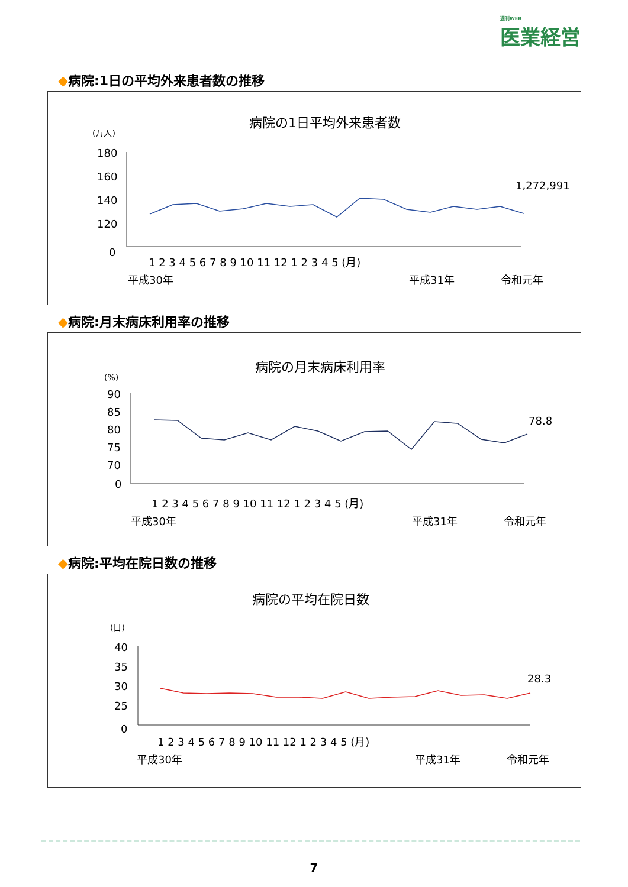週刊WEB
医業経営
◆病院:1日の平均外来患者数の推移
病院の1日平均外来患者数
(万人)
180
160
140
120
0
1,272,991
1 2 3 4 5 6 7 8 9 10 11 12 1 2 3 4 5 (月)
平成30年
平成31年
令和元年
◆病院:月末病床利用率の推移
病院の月末病床利用率
(%)
90
85
80
75
70
0
78.8
1 2 3 4 5 6 7 8 9 10 11 12 1 2 3 4 5 (月)
平成30年
平成31年
令和元年
◆病院:平均在院日数の推移
病院の平均在院日数
(日)
40
35
30
25
0
28.3
1 2 3 4 5 6 7 8 9 10 11 12 1 2 3 4 5 (月)
平成30年
平成31年
令和元年
7